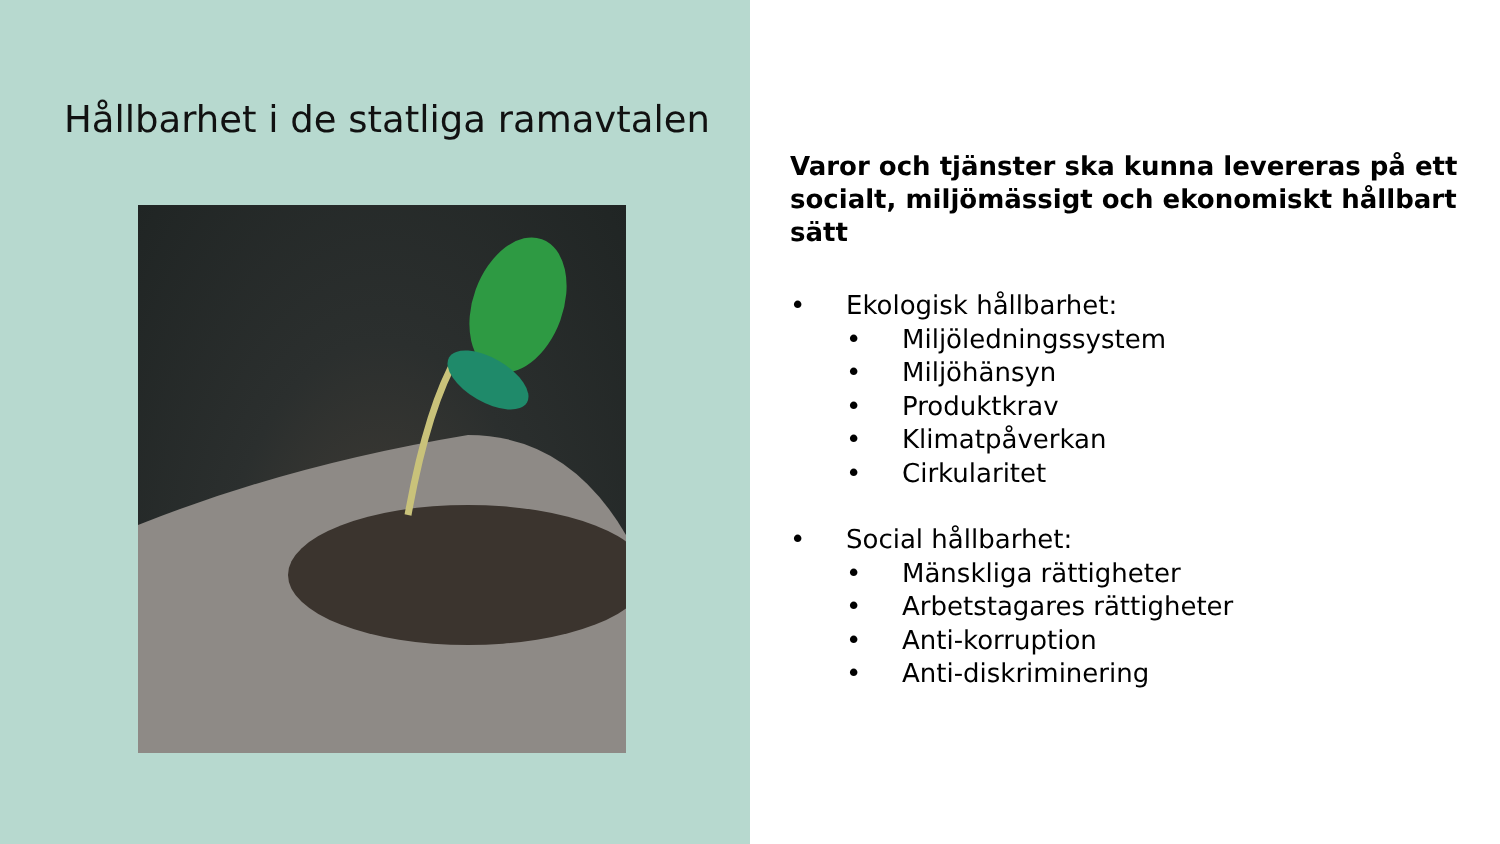Hållbarhet i de statliga ramavtalen
Varor och tjänster ska kunna levereras på ett socialt, miljömässigt och ekonomiskt hållbart sätt
• Ekologisk hållbarhet:
• Miljöledningssystem
• Miljöhänsyn
• Produktkrav
• Klimatpåverkan
• Cirkularitet
• Social hållbarhet:
• Mänskliga rättigheter
• Arbetstagares rättigheter
• Anti-korruption
• Anti-diskriminering